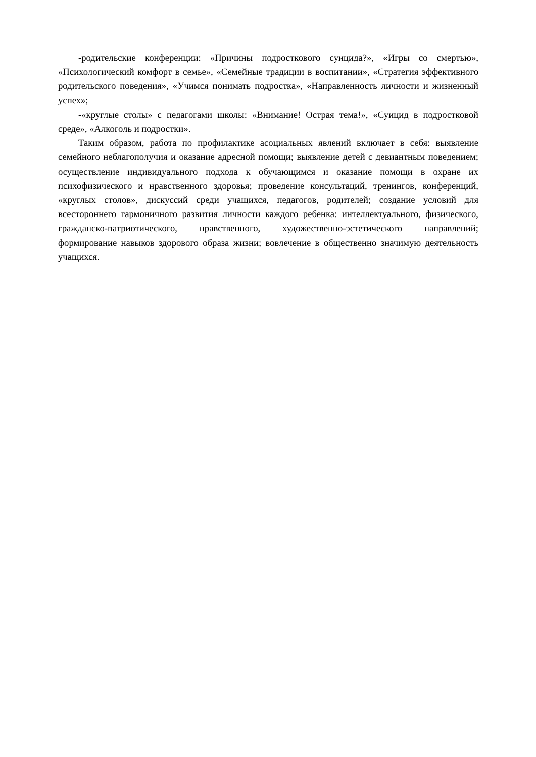-родительские конференции: «Причины подросткового суицида?», «Игры со смертью», «Психологический комфорт в семье», «Семейные традиции в воспитании», «Стратегия эффективного родительского поведения», «Учимся понимать подростка», «Направленность личности и жизненный успех»;
-«круглые столы» с педагогами школы: «Внимание! Острая тема!», «Суицид в подростковой среде», «Алкоголь и подростки».
Таким образом, работа по профилактике асоциальных явлений включает в себя: выявление семейного неблагополучия и оказание адресной помощи; выявление детей с девиантным поведением; осуществление индивидуального подхода к обучающимся и оказание помощи в охране их психофизического и нравственного здоровья; проведение консультаций, тренингов, конференций, «круглых столов», дискуссий среди учащихся, педагогов, родителей; создание условий для всестороннего гармоничного развития личности каждого ребенка: интеллектуального, физического, гражданско-патриотического, нравственного, художественно-эстетического направлений; формирование навыков здорового образа жизни; вовлечение в общественно значимую деятельность учащихся.